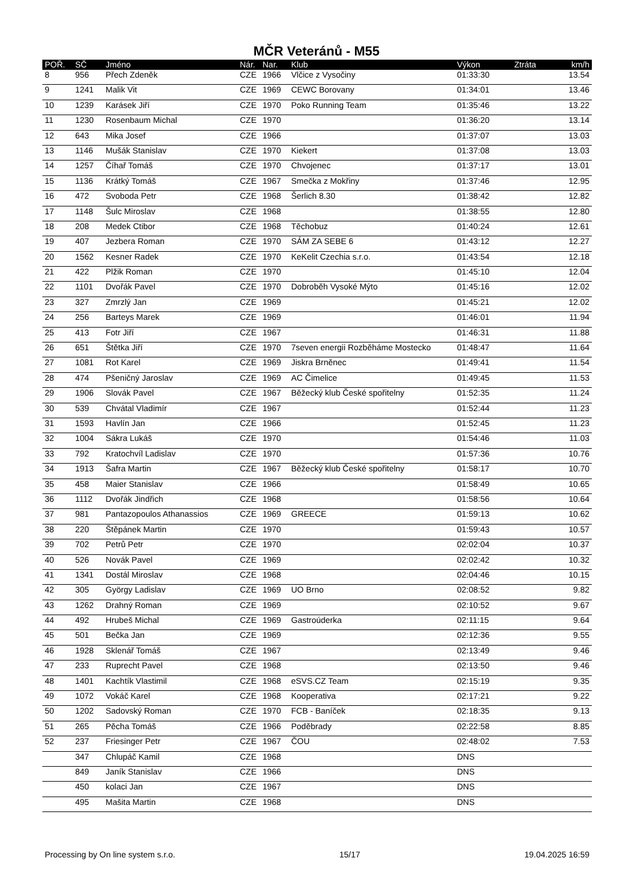MČR Veteránů - M55
| POŘ. | SČ | Jméno | Nár. | Nar. | Klub | Výkon | Ztráta | km/h |
| --- | --- | --- | --- | --- | --- | --- | --- | --- |
| 8 | 956 | Přech Zdeněk | CZE | 1966 | Vlčice z Vysočiny | 01:33:30 | | 13.54 |
| 9 | 1241 | Malik Vit | CZE | 1969 | CEWC Borovany | 01:34:01 | | 13.46 |
| 10 | 1239 | Karásek Jiří | CZE | 1970 | Poko Running Team | 01:35:46 | | 13.22 |
| 11 | 1230 | Rosenbaum Michal | CZE | 1970 | | 01:36:20 | | 13.14 |
| 12 | 643 | Mika Josef | CZE | 1966 | | 01:37:07 | | 13.03 |
| 13 | 1146 | Mušák Stanislav | CZE | 1970 | Kiekert | 01:37:08 | | 13.03 |
| 14 | 1257 | Číhař Tomáš | CZE | 1970 | Chvojenec | 01:37:17 | | 13.01 |
| 15 | 1136 | Krátký Tomáš | CZE | 1967 | Smečka z Mokřiny | 01:37:46 | | 12.95 |
| 16 | 472 | Svoboda Petr | CZE | 1968 | Šerlich 8.30 | 01:38:42 | | 12.82 |
| 17 | 1148 | Šulc Miroslav | CZE | 1968 | | 01:38:55 | | 12.80 |
| 18 | 208 | Medek Ctibor | CZE | 1968 | Těchobuz | 01:40:24 | | 12.61 |
| 19 | 407 | Jezbera Roman | CZE | 1970 | SÁM ZA SEBE 6 | 01:43:12 | | 12.27 |
| 20 | 1562 | Kesner Radek | CZE | 1970 | KeKelit Czechia s.r.o. | 01:43:54 | | 12.18 |
| 21 | 422 | Plžik Roman | CZE | 1970 | | 01:45:10 | | 12.04 |
| 22 | 1101 | Dvořák Pavel | CZE | 1970 | Dobroběh Vysoké Mýto | 01:45:16 | | 12.02 |
| 23 | 327 | Zmrzlý Jan | CZE | 1969 | | 01:45:21 | | 12.02 |
| 24 | 256 | Barteys Marek | CZE | 1969 | | 01:46:01 | | 11.94 |
| 25 | 413 | Fotr Jiří | CZE | 1967 | | 01:46:31 | | 11.88 |
| 26 | 651 | Štětka Jiří | CZE | 1970 | 7seven energii Rozběháme Mostecko | 01:48:47 | | 11.64 |
| 27 | 1081 | Rot Karel | CZE | 1969 | Jiskra Brněnec | 01:49:41 | | 11.54 |
| 28 | 474 | Pšeničný Jaroslav | CZE | 1969 | AC Čimelice | 01:49:45 | | 11.53 |
| 29 | 1906 | Slovák Pavel | CZE | 1967 | Běžecký klub České spořitelny | 01:52:35 | | 11.24 |
| 30 | 539 | Chvátal Vladimír | CZE | 1967 | | 01:52:44 | | 11.23 |
| 31 | 1593 | Havlín Jan | CZE | 1966 | | 01:52:45 | | 11.23 |
| 32 | 1004 | Sákra Lukáš | CZE | 1970 | | 01:54:46 | | 11.03 |
| 33 | 792 | Kratochvíl Ladislav | CZE | 1970 | | 01:57:36 | | 10.76 |
| 34 | 1913 | Šafra Martin | CZE | 1967 | Běžecký klub České spořitelny | 01:58:17 | | 10.70 |
| 35 | 458 | Maier Stanislav | CZE | 1966 | | 01:58:49 | | 10.65 |
| 36 | 1112 | Dvořák Jindřich | CZE | 1968 | | 01:58:56 | | 10.64 |
| 37 | 981 | Pantazopoulos Athanassios | CZE | 1969 | GREECE | 01:59:13 | | 10.62 |
| 38 | 220 | Štěpánek Martin | CZE | 1970 | | 01:59:43 | | 10.57 |
| 39 | 702 | Petrů Petr | CZE | 1970 | | 02:02:04 | | 10.37 |
| 40 | 526 | Novák Pavel | CZE | 1969 | | 02:02:42 | | 10.32 |
| 41 | 1341 | Dostál Miroslav | CZE | 1968 | | 02:04:46 | | 10.15 |
| 42 | 305 | György Ladislav | CZE | 1969 | UO Brno | 02:08:52 | | 9.82 |
| 43 | 1262 | Drahný Roman | CZE | 1969 | | 02:10:52 | | 9.67 |
| 44 | 492 | Hrubeš Michal | CZE | 1969 | Gastroúderka | 02:11:15 | | 9.64 |
| 45 | 501 | Bečka Jan | CZE | 1969 | | 02:12:36 | | 9.55 |
| 46 | 1928 | Sklenář Tomáš | CZE | 1967 | | 02:13:49 | | 9.46 |
| 47 | 233 | Ruprecht Pavel | CZE | 1968 | | 02:13:50 | | 9.46 |
| 48 | 1401 | Kachtík Vlastimil | CZE | 1968 | eSVS.CZ Team | 02:15:19 | | 9.35 |
| 49 | 1072 | Vokáč Karel | CZE | 1968 | Kooperativa | 02:17:21 | | 9.22 |
| 50 | 1202 | Sadovský Roman | CZE | 1970 | FCB - Baníček | 02:18:35 | | 9.13 |
| 51 | 265 | Pěcha Tomáš | CZE | 1966 | Poděbrady | 02:22:58 | | 8.85 |
| 52 | 237 | Friesinger Petr | CZE | 1967 | ČOU | 02:48:02 | | 7.53 |
| | 347 | Chlupáč Kamil | CZE | 1968 | | DNS | | |
| | 849 | Janík Stanislav | CZE | 1966 | | DNS | | |
| | 450 | kolaci Jan | CZE | 1967 | | DNS | | |
| | 495 | Mašita Martin | CZE | 1968 | | DNS | | |
Processing by On line system s.r.o. 15/17 19.04.2025 16:59